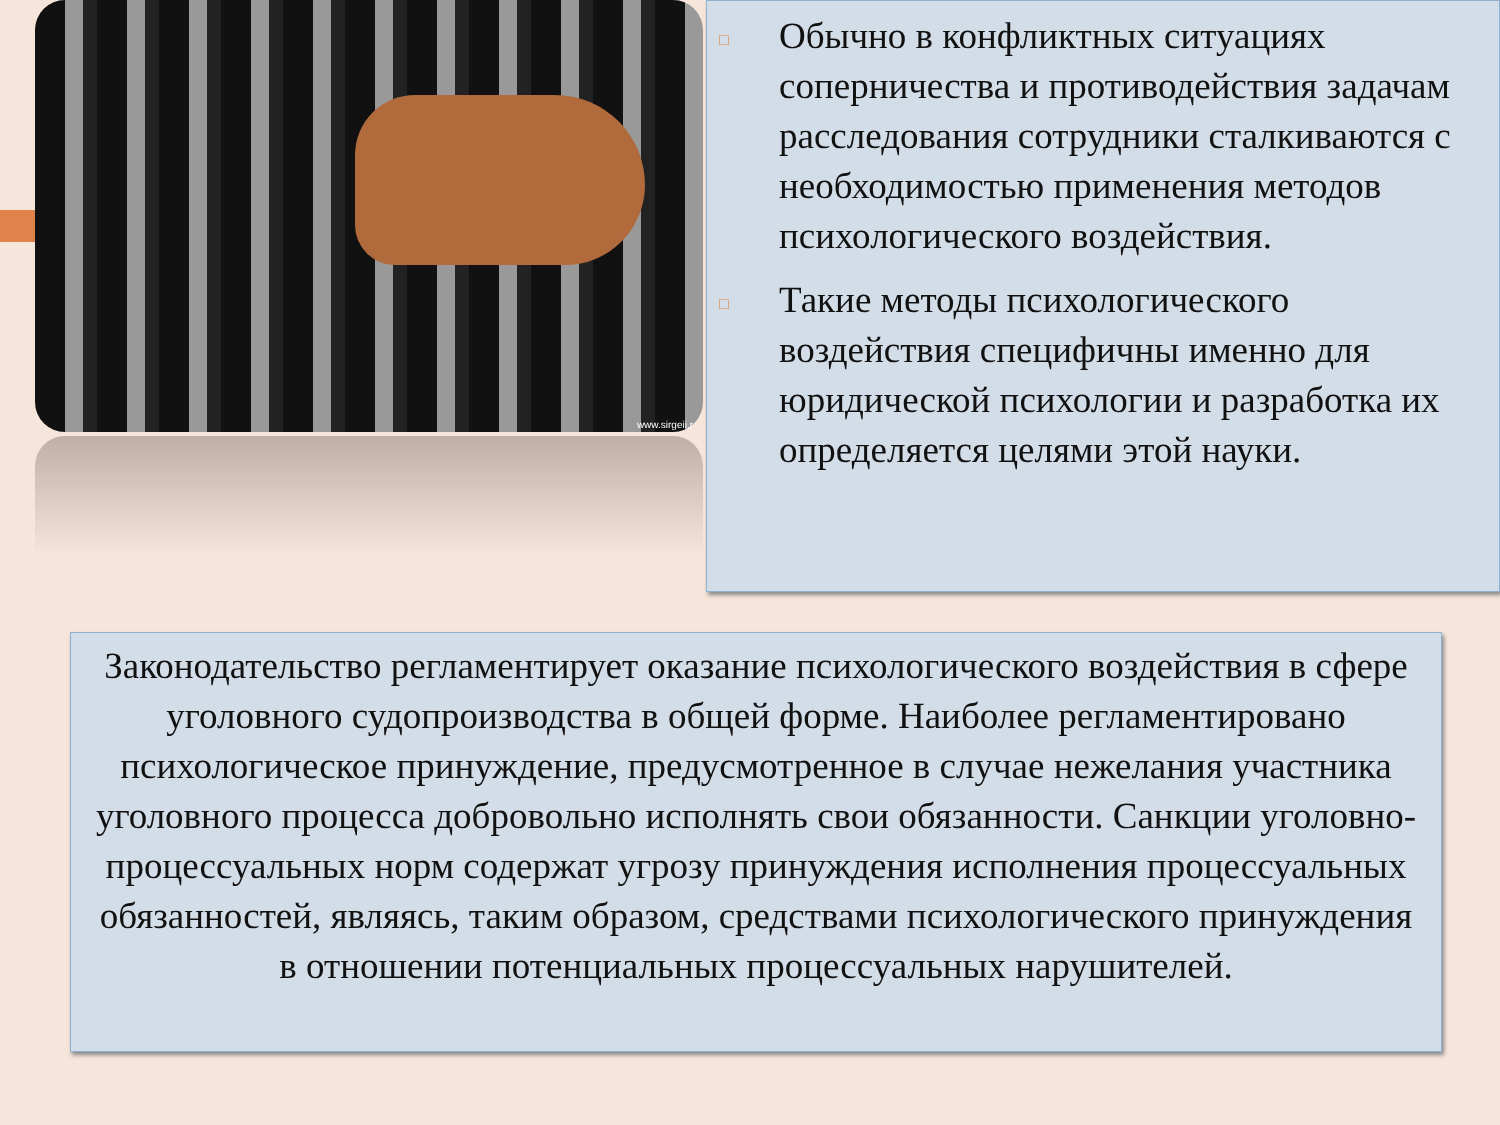www.sirgeii.r
□ Обычно в конфликтных ситуациях соперничества и противодействия задачам расследования сотрудники сталкиваются с необходимостью применения методов психологического воздействия.
□ Такие методы психологического воздействия специфичны именно для юридической психологии и разработка их определяется целями этой науки.
Законодательство регламентирует оказание психологического воздействия в сфере уголовного судопроизводства в общей форме. Наиболее регламентировано психологическое принуждение, предусмотренное в случае нежелания участника уголовного процесса добровольно исполнять свои обязанности. Санкции уголовно-процессуальных норм содержат угрозу принуждения исполнения процессуальных обязанностей, являясь, таким образом, средствами психологического принуждения в отношении потенциальных процессуальных нарушителей.